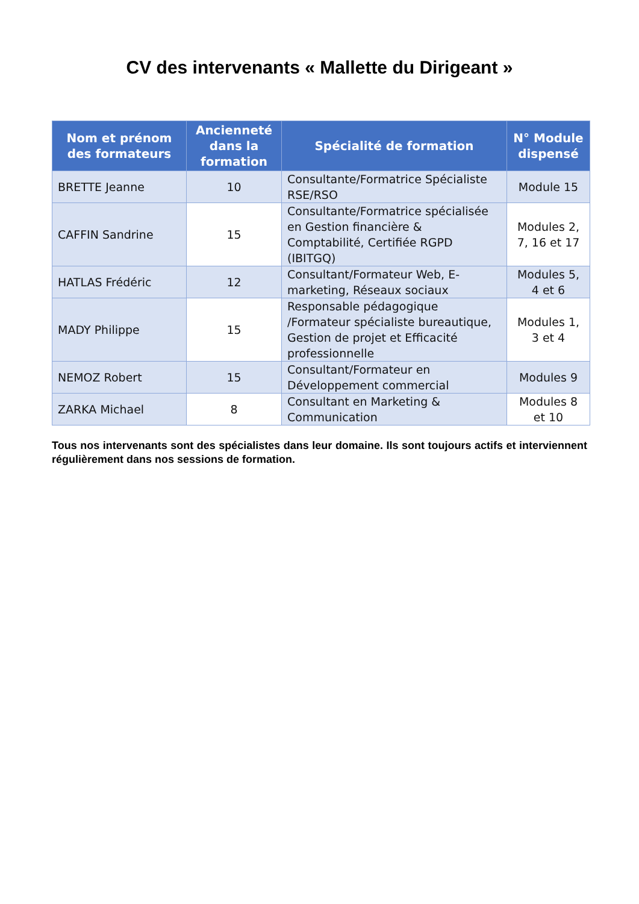CV des intervenants « Mallette du Dirigeant »
| Nom et prénom des formateurs | Ancienneté dans la formation | Spécialité de formation | N° Module dispensé |
| --- | --- | --- | --- |
| BRETTE Jeanne | 10 | Consultante/Formatrice Spécialiste RSE/RSO | Module 15 |
| CAFFIN Sandrine | 15 | Consultante/Formatrice spécialisée en Gestion financière & Comptabilité, Certifiée RGPD (IBITGQ) | Modules 2, 7, 16 et 17 |
| HATLAS Frédéric | 12 | Consultant/Formateur Web, E-marketing, Réseaux sociaux | Modules 5, 4 et 6 |
| MADY Philippe | 15 | Responsable pédagogique /Formateur spécialiste bureautique, Gestion de projet et Efficacité professionnelle | Modules 1, 3 et 4 |
| NEMOZ Robert | 15 | Consultant/Formateur en Développement commercial | Modules 9 |
| ZARKA Michael | 8 | Consultant en Marketing & Communication | Modules 8 et 10 |
Tous nos intervenants sont des spécialistes dans leur domaine. Ils sont toujours actifs et interviennent régulièrement dans nos sessions de formation.